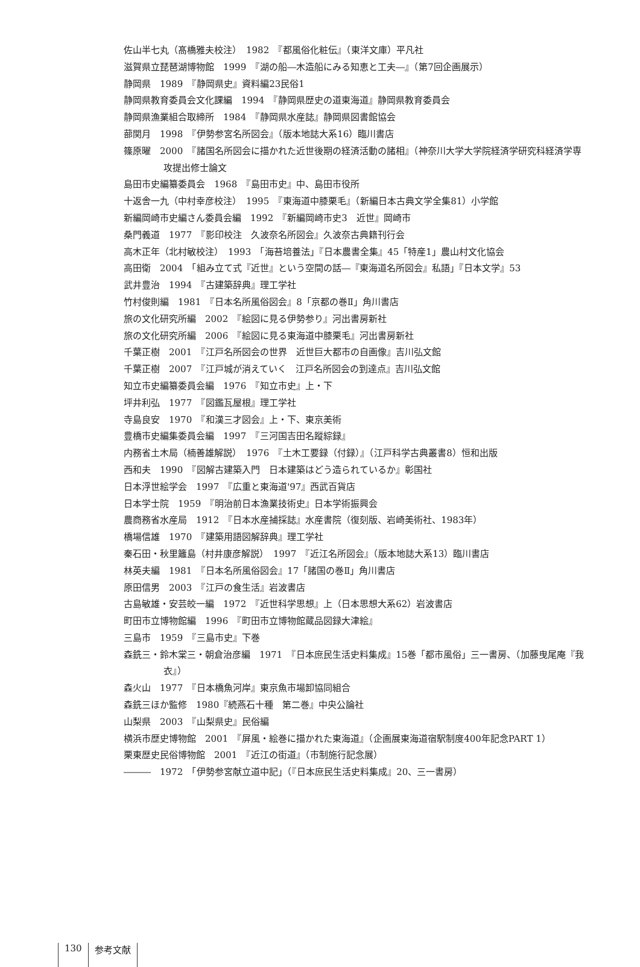佐山半七丸（髙橋雅夫校注）　1982　『都風俗化粧伝』（東洋文庫）平凡社
滋賀県立琵琶湖博物館　1999　『湖の船―木造船にみる知恵と工夫―』（第7回企画展示）
静岡県　1989　『静岡県史』資料編23民俗1
静岡県教育委員会文化課編　1994　『静岡県歴史の道東海道』静岡県教育委員会
静岡県漁業組合取締所　1984　『静岡県水産誌』静岡県図書館協会
蔀関月　1998　『伊勢参宮名所図会』（版本地誌大系16）臨川書店
篠原曜　2000　『諸国名所図会に描かれた近世後期の経済活動の諸相』（神奈川大学大学院経済学研究科経済学専攻提出修士論文
島田市史編纂委員会　1968　『島田市史』中、島田市役所
十返舎一九（中村幸彦校注）　1995　『東海道中膝栗毛』（新編日本古典文学全集81）小学館
新編岡崎市史編さん委員会編　1992　『新編岡崎市史3　近世』岡崎市
桑門義道　1977　『影印校注　久波奈名所図会』久波奈古典籍刊行会
高木正年（北村敏校注）　1993　「海苔培養法」『日本農書全集』45「特産1」農山村文化協会
高田衛　2004　「組み立て式『近世』という空間の話―『東海道名所図会』私語」『日本文学』53
武井豊治　1994　『古建築辞典』理工学社
竹村俊則編　1981　『日本名所風俗図会』8「京都の巻Ⅱ」角川書店
旅の文化研究所編　2002　『絵図に見る伊勢参り』河出書房新社
旅の文化研究所編　2006　『絵図に見る東海道中膝栗毛』河出書房新社
千葉正樹　2001　『江戸名所図会の世界　近世巨大都市の自画像』吉川弘文館
千葉正樹　2007　『江戸城が消えていく　江戸名所図会の到達点』吉川弘文館
知立市史編纂委員会編　1976　『知立市史』上・下
坪井利弘　1977　『図鑑瓦屋根』理工学社
寺島良安　1970　『和漢三才図会』上・下、東京美術
豊橋市史編集委員会編　1997　『三河国吉田名蹤綜録』
内務省土木局（楠善雄解説）　1976　『土木工要録（付録）』（江戸科学古典叢書8）恒和出版
西和夫　1990　『図解古建築入門　日本建築はどう造られているか』彰国社
日本浮世絵学会　1997　『広重と東海道'97』西武百貨店
日本学士院　1959　『明治前日本漁業技術史』日本学術振興会
農商務省水産局　1912　『日本水産捕採誌』水産書院（復刻版、岩崎美術社、1983年）
橋場信雄　1970　『建築用語図解辞典』理工学社
秦石田・秋里籬島（村井康彦解説）　1997　『近江名所図会』（版本地誌大系13）臨川書店
林英夫編　1981　『日本名所風俗図会』17「諸国の巻Ⅱ」角川書店
原田信男　2003　『江戸の食生活』岩波書店
古島敏雄・安芸皎一編　1972　『近世科学思想』上（日本思想大系62）岩波書店
町田市立博物館編　1996　『町田市立博物館蔵品図録大津絵』
三島市　1959　『三島市史』下巻
森銑三・鈴木棠三・朝倉治彦編　1971　『日本庶民生活史料集成』15巻「都市風俗」三一書房、（加藤曳尾庵『我衣』）
森火山　1977　『日本橋魚河岸』東京魚市場卸協同組合
森銑三ほか監修　1980『続燕石十種　第二巻』中央公論社
山梨県　2003　『山梨県史』民俗編
横浜市歴史博物館　2001　『屏風・絵巻に描かれた東海道』（企画展東海道宿駅制度400年記念PART 1）
栗東歴史民俗博物館　2001　『近江の街道』（市制施行記念展）
―――　1972　「伊勢参宮献立道中記」（『日本庶民生活史料集成』20、三一書房）
130 参考文献